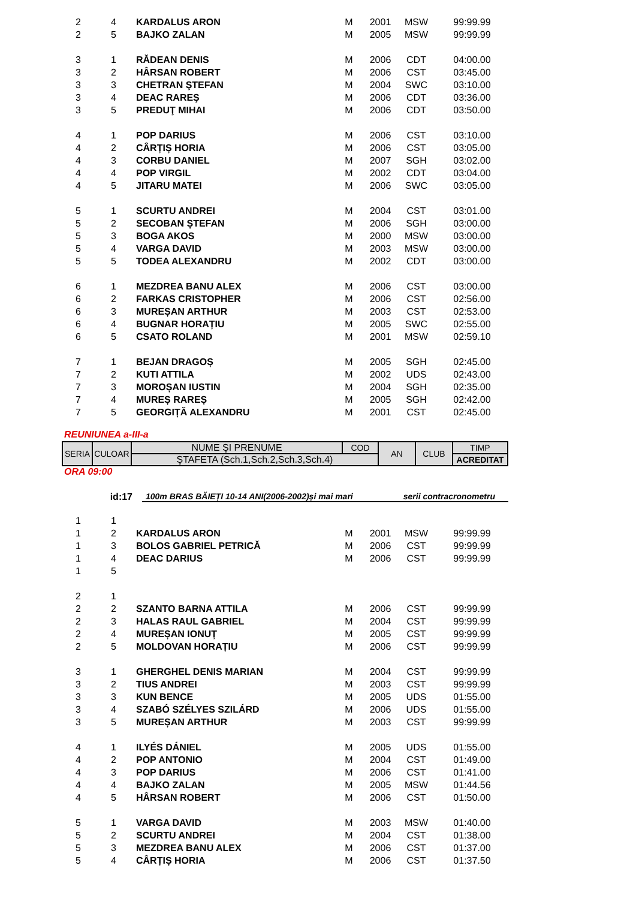| 2 | 4 | KARDALUS ARON | M | 2001 | MSW | 99:99.99 |
| 2 | 5 | BAJKO ZALAN | M | 2005 | MSW | 99:99.99 |
| 3 | 1 | RĂDEAN DENIS | M | 2006 | CDT | 04:00.00 |
| 3 | 2 | HÂRSAN ROBERT | M | 2006 | CST | 03:45.00 |
| 3 | 3 | CHETRAN ŞTEFAN | M | 2004 | SWC | 03:10.00 |
| 3 | 4 | DEAC RAREŞ | M | 2006 | CDT | 03:36.00 |
| 3 | 5 | PREDUŢ MIHAI | M | 2006 | CDT | 03:50.00 |
| 4 | 1 | POP DARIUS | M | 2006 | CST | 03:10.00 |
| 4 | 2 | CÂRȚIȘ HORIA | M | 2006 | CST | 03:05.00 |
| 4 | 3 | CORBU DANIEL | M | 2007 | SGH | 03:02.00 |
| 4 | 4 | POP VIRGIL | M | 2002 | CDT | 03:04.00 |
| 4 | 5 | JITARU MATEI | M | 2006 | SWC | 03:05.00 |
| 5 | 1 | SCURTU ANDREI | M | 2004 | CST | 03:01.00 |
| 5 | 2 | SECOBAN ȘTEFAN | M | 2006 | SGH | 03:00.00 |
| 5 | 3 | BOGA AKOS | M | 2000 | MSW | 03:00.00 |
| 5 | 4 | VARGA DAVID | M | 2003 | MSW | 03:00.00 |
| 5 | 5 | TODEA ALEXANDRU | M | 2002 | CDT | 03:00.00 |
| 6 | 1 | MEZDREA BANU ALEX | M | 2006 | CST | 03:00.00 |
| 6 | 2 | FARKAS CRISTOPHER | M | 2006 | CST | 02:56.00 |
| 6 | 3 | MUREȘAN ARTHUR | M | 2003 | CST | 02:53.00 |
| 6 | 4 | BUGNAR HORAȚIU | M | 2005 | SWC | 02:55.00 |
| 6 | 5 | CSATO ROLAND | M | 2001 | MSW | 02:59.10 |
| 7 | 1 | BEJAN DRAGOȘ | M | 2005 | SGH | 02:45.00 |
| 7 | 2 | KUTI ATTILA | M | 2002 | UDS | 02:43.00 |
| 7 | 3 | MOROȘAN IUSTIN | M | 2004 | SGH | 02:35.00 |
| 7 | 4 | MUREȘ RAREȘ | M | 2005 | SGH | 02:42.00 |
| 7 | 5 | GEORGIȚĂ ALEXANDRU | M | 2001 | CST | 02:45.00 |
REUNIUNEA a-III-a
| SERIA | CULOAR | NUME ŞI PRENUME | COD | AN | CLUB | TIMP |
| | | ŞTAFETA (Sch.1,Sch.2,Sch.3,Sch.4) | | | | ACREDITAT |
ORA 09:00
id:17 100m BRAS BĂIEȚI 10-14 ANI(2006-2002)și mai mari serii contracronometru
| 1 | 1 | | | | | |
| 1 | 2 | KARDALUS ARON | M | 2001 | MSW | 99:99.99 |
| 1 | 3 | BOLOS GABRIEL PETRICĂ | M | 2006 | CST | 99:99.99 |
| 1 | 4 | DEAC DARIUS | M | 2006 | CST | 99:99.99 |
| 1 | 5 | | | | | |
| 2 | 1 | | | | | |
| 2 | 2 | SZANTO BARNA ATTILA | M | 2006 | CST | 99:99.99 |
| 2 | 3 | HALAS RAUL GABRIEL | M | 2004 | CST | 99:99.99 |
| 2 | 4 | MUREȘAN IONUȚ | M | 2005 | CST | 99:99.99 |
| 2 | 5 | MOLDOVAN HORAȚIU | M | 2006 | CST | 99:99.99 |
| 3 | 1 | GHERGHEL DENIS MARIAN | M | 2004 | CST | 99:99.99 |
| 3 | 2 | TIUS ANDREI | M | 2003 | CST | 99:99.99 |
| 3 | 3 | KUN BENCE | M | 2005 | UDS | 01:55.00 |
| 3 | 4 | SZABÓ SZÉLYES SZILÁRD | M | 2006 | UDS | 01:55.00 |
| 3 | 5 | MUREȘAN ARTHUR | M | 2003 | CST | 99:99.99 |
| 4 | 1 | ILYÉS DÁNIEL | M | 2005 | UDS | 01:55.00 |
| 4 | 2 | POP ANTONIO | M | 2004 | CST | 01:49.00 |
| 4 | 3 | POP DARIUS | M | 2006 | CST | 01:41.00 |
| 4 | 4 | BAJKO ZALAN | M | 2005 | MSW | 01:44.56 |
| 4 | 5 | HÂRSAN ROBERT | M | 2006 | CST | 01:50.00 |
| 5 | 1 | VARGA DAVID | M | 2003 | MSW | 01:40.00 |
| 5 | 2 | SCURTU ANDREI | M | 2004 | CST | 01:38.00 |
| 5 | 3 | MEZDREA BANU ALEX | M | 2006 | CST | 01:37.00 |
| 5 | 4 | CÂRȚIȘ HORIA | M | 2006 | CST | 01:37.50 |